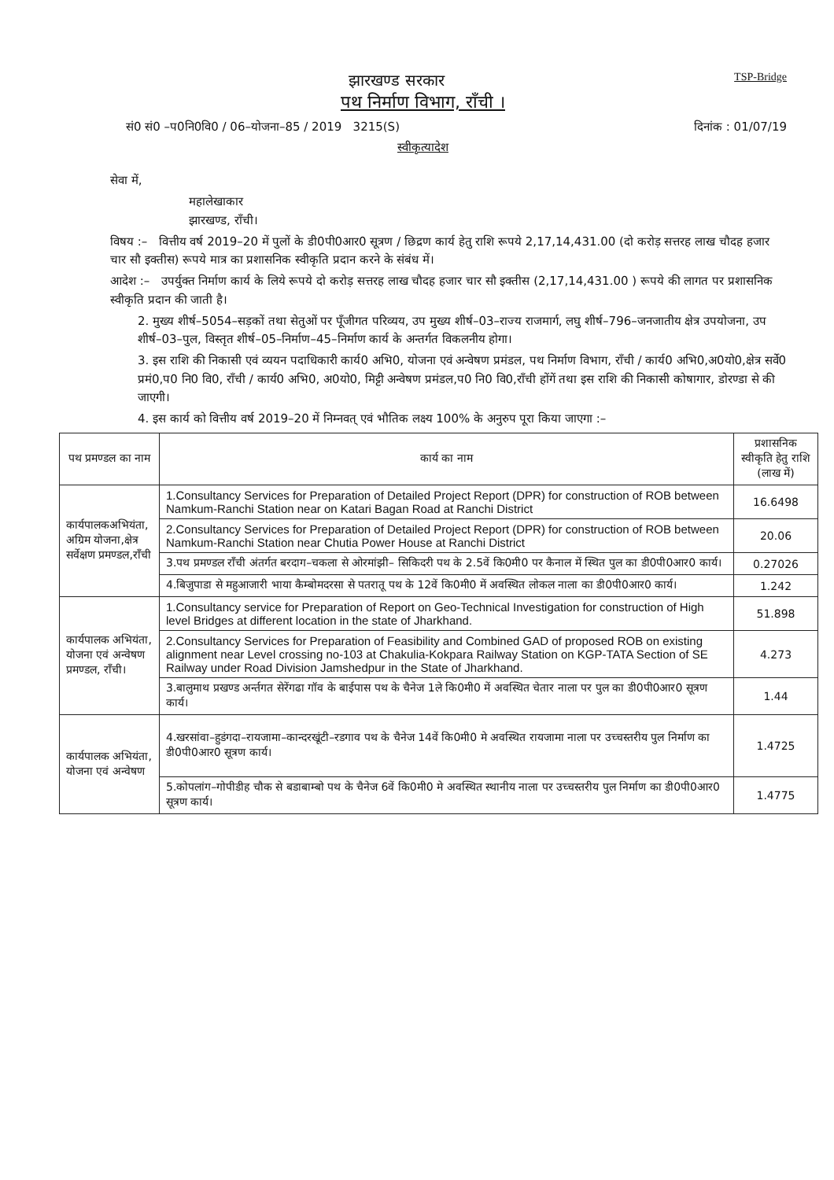TSP-Bridge
झारखण्ड सरकार
पथ निर्माण विभाग, राँची ।
सं0 सं0 –प0नि0वि0 / 06–योजना–85 / 2019 3215(S) दिनांक : 01/07/19
स्वीकृत्यादेश
सेवा में,
महालेखाकार
झारखण्ड, राँची।
विषय :– वित्तीय वर्ष 2019–20 में पुलों के डी0पी0आर0 सूत्रण / छिद्रण कार्य हेतु राशि रूपये 2,17,14,431.00 (दो करोड़ सत्तरह लाख चौदह हजार चार सौ इक्तीस) रूपये मात्र का प्रशासनिक स्वीकृति प्रदान करने के संबंध में।
आदेश :– उपर्युक्त निर्माण कार्य के लिये रूपये दो करोड़ सत्तरह लाख चौदह हजार चार सौ इक्तीस (2,17,14,431.00 ) रूपये की लागत पर प्रशासनिक स्वीकृति प्रदान की जाती है।
2. मुख्य शीर्ष–5054–सड़कों तथा सेतुओं पर पूँजीगत परिव्यय, उप मुख्य शीर्ष–03–राज्य राजमार्ग, लघु शीर्ष–796–जनजातीय क्षेत्र उपयोजना, उप शीर्ष–03–पुल, विस्तृत शीर्ष–05–निर्माण–45–निर्माण कार्य के अन्तर्गत विकलनीय होगा।
3. इस राशि की निकासी एवं व्ययन पदाधिकारी कार्य0 अभि0, योजना एवं अन्वेषण प्रमंडल, पथ निर्माण विभाग, राँची / कार्य0 अभि0,अ0यो0,क्षेत्र सर्वे0 प्रमं0,प0 नि0 वि0, राँची / कार्य0 अभि0, अ0यो0, मिट्टी अन्वेषण प्रमंडल,प0 नि0 वि0,राँची होंगें तथा इस राशि की निकासी कोषागार, डोरण्डा से की जाएगी।
4. इस कार्य को वित्तीय वर्ष 2019–20 में निम्नवत् एवं भौतिक लक्ष्य 100% के अनुरुप पूरा किया जाएगा :–
| पथ प्रमण्डल का नाम | कार्य का नाम | प्रशासनिक स्वीकृति हेतु राशि (लाख में) |
| --- | --- | --- |
| कार्यपालकअभियंता, अग्रिम योजना,क्षेत्र सर्वेक्षण प्रमण्डल,राँची | 1.Consultancy Services for Preparation of Detailed Project Report (DPR) for construction of ROB between Namkum-Ranchi Station near on Katari Bagan Road at Ranchi District | 16.6498 |
| | 2.Consultancy Services for Preparation of Detailed Project Report (DPR) for construction of ROB between Namkum-Ranchi Station near Chutia Power House at Ranchi District | 20.06 |
| | 3.पथ प्रमण्डल राँची अंतर्गत बरदाग–चकला से ओरमांझी– सिकिदरी पथ के 2.5वें कि0मी0 पर कैनाल में स्थित पुल का डी0पी0आर0 कार्य। | 0.27026 |
| | 4.बिजुपाडा से महुआजारी भाया कैम्बोमदरसा से पतरातू पथ के 12वें कि0मी0 में अवस्थित लोकल नाला का डी0पी0आर0 कार्य। | 1.242 |
| कार्यपालक अभियंता, योजना एवं अन्वेषण प्रमण्डल, राँची। | 1.Consultancy service for Preparation of Report on Geo-Technical Investigation for construction of High level Bridges at different location in the state of Jharkhand. | 51.898 |
| | 2.Consultancy Services for Preparation of Feasibility and Combined GAD of proposed ROB on existing alignment near Level crossing no-103 at Chakulia-Kokpara Railway Station on KGP-TATA Section of SE Railway under Road Division Jamshedpur in the State of Jharkhand. | 4.273 |
| | 3.बालुमाथ प्रखण्ड अर्न्तगत सेरेंगढा गॉव के बाईपास पथ के चैनेज 1ले कि0मी0 में अवस्थित चेतार नाला पर पुल का डी0पी0आर0 सूत्रण कार्य। | 1.44 |
| कार्यपालक अभियंता, योजना एवं अन्वेषण | 4.खरसांवा–हुडंगदा–रायजामा–कान्दरखूंटी–रडगाव पथ के चैनेज 14वें कि0मी0 मे अवस्थित रायजामा नाला पर उच्चस्तरीय पुल निर्माण का डी0पी0आर0 सूत्रण कार्य। | 1.4725 |
| | 5.कोपलांग–गोपीडीह चौक से बडाबाम्बो पथ के चैनेज 6वें कि0मी0 मे अवस्थित स्थानीय नाला पर उच्चस्तरीय पुल निर्माण का डी0पी0आर0 सूत्रण कार्य। | 1.4775 |